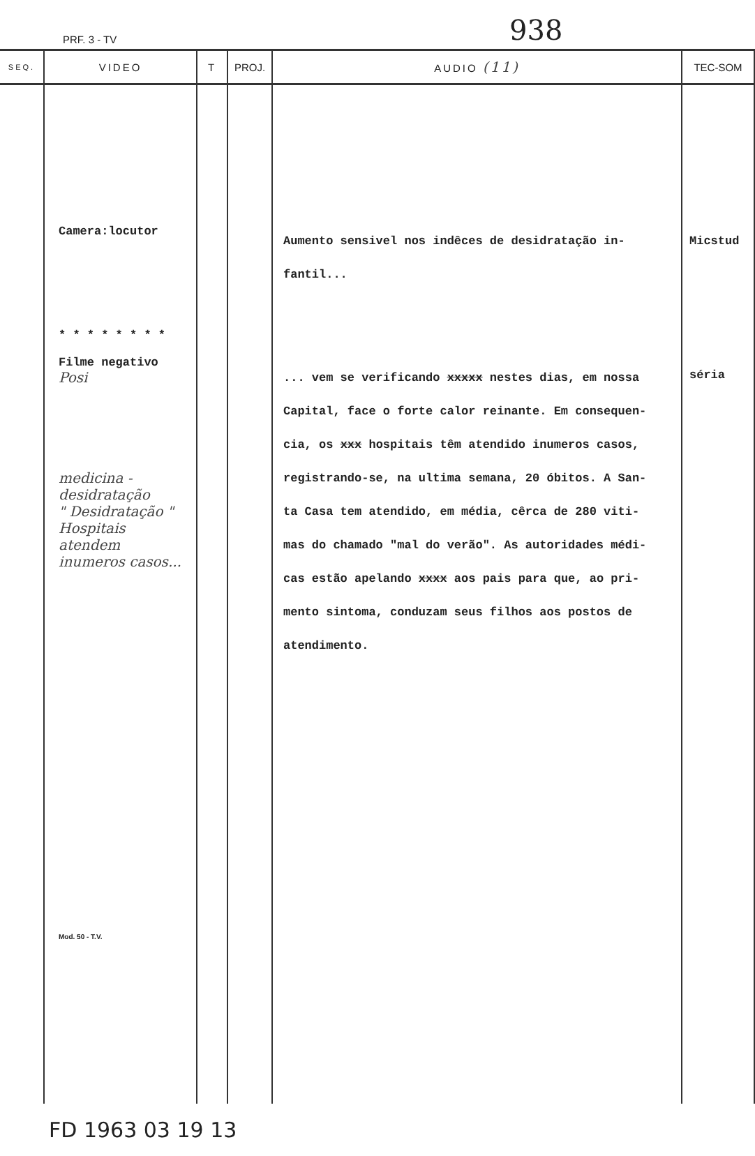PRF. 3 - TV 938
| SEQ. | VIDEO | T | PROJ. | AUDIO (11) | TEC-SOM |
| --- | --- | --- | --- | --- | --- |
| | Camera:locutor * * * * * * * * Filme negativo Posi medicina - desidratação " Desidratação " Hospitais atendem inumeros casos... Mod. 50 - T.V. | | | Aumento sensivel nos indêces de desidratação in- fantil... ... vem se verificando xxxxx nestes dias, em nossa Capital, face o forte calor reinante. Em consequen- cia, os xxx hospitais têm atendido inumeros casos, registrando-se, na ultima semana, 20 óbitos. A San- ta Casa tem atendido, em média, cêrca de 280 viti- mas do chamado "mal do verão". As autoridades médi- cas estão apelando xxxx aos pais para que, ao pri- mento sintoma, conduzam seus filhos aos postos de atendimento. | Micstud séria |
FD 1963 03 19 13